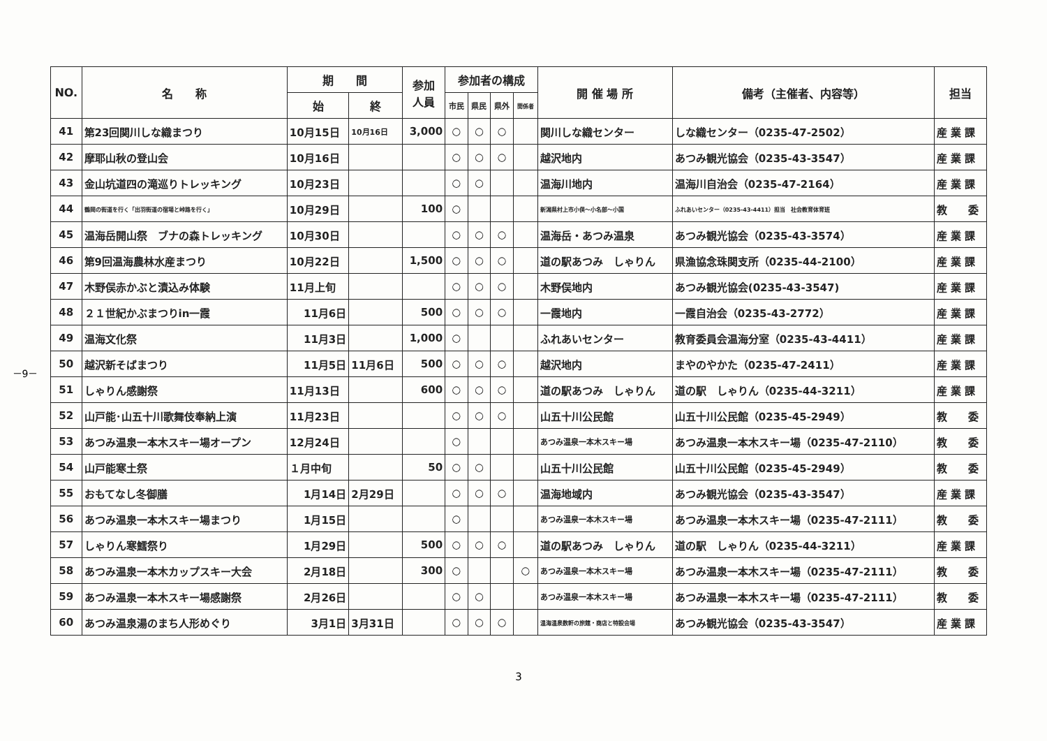－9－
| NO. | 名 称 | 期 間 | | 参加 人員 | 参加者の構成 | | | | 開 催 場 所 | 備考（主催者、内容等） | 担当 |
| --- | --- | --- | --- | --- | --- | --- | --- | --- | --- | --- | --- |
| | | 始 | 終 | | 市民 | 県民 | 県外 | 関係者 | | | |
| 41 | 第23回関川しな織まつり | 10月15日 | 10月16日 | 3,000 | ○ | ○ | ○ | | 関川しな織センター | しな織センター（0235-47-2502） | 産 業 課 |
| 42 | 摩耶山秋の登山会 | 10月16日 | | | ○ | ○ | ○ | | 越沢地内 | あつみ観光協会（0235-43-3547） | 産 業 課 |
| 43 | 金山坑道四の滝巡りトレッキング | 10月23日 | | | ○ | ○ | | | 温海川地内 | 温海川自治会（0235-47-2164） | 産 業 課 |
| 44 | 鶴岡の街道を行く「出羽街道の宿場と峠路を行く」 | 10月29日 | | 100 | ○ | | | | 新潟県村上市小俣〜小名部〜小国 | ふれあいセンター（0235-43-4411）担当 社会教育体育班 | 教 委 |
| 45 | 温海岳開山祭 ブナの森トレッキング | 10月30日 | | | ○ | ○ | ○ | | 温海岳・あつみ温泉 | あつみ観光協会（0235-43-3574） | 産 業 課 |
| 46 | 第9回温海農林水産まつり | 10月22日 | | 1,500 | ○ | ○ | ○ | | 道の駅あつみ しゃりん | 県漁協念珠関支所（0235-44-2100） | 産 業 課 |
| 47 | 木野俣赤かぶと漬込み体験 | 11月上旬 | | | ○ | ○ | ○ | | 木野俣地内 | あつみ観光協会(0235-43-3547) | 産 業 課 |
| 48 | ２１世紀かぶまつりin一霞 | 11月6日 | | 500 | ○ | ○ | ○ | | 一霞地内 | 一霞自治会（0235-43-2772） | 産 業 課 |
| 49 | 温海文化祭 | 11月3日 | | 1,000 | ○ | | | | ふれあいセンター | 教育委員会温海分室（0235-43-4411） | 産 業 課 |
| 50 | 越沢新そばまつり | 11月5日 | 11月6日 | 500 | ○ | ○ | ○ | | 越沢地内 | まやのやかた（0235-47-2411） | 産 業 課 |
| 51 | しゃりん感謝祭 | 11月13日 | | 600 | ○ | ○ | ○ | | 道の駅あつみ しゃりん | 道の駅 しゃりん（0235-44-3211） | 産 業 課 |
| 52 | 山戸能･山五十川歌舞伎奉納上演 | 11月23日 | | | ○ | ○ | ○ | | 山五十川公民館 | 山五十川公民館（0235-45-2949） | 教 委 |
| 53 | あつみ温泉一本木スキー場オープン | 12月24日 | | | ○ | | | | あつみ温泉一本木スキー場 | あつみ温泉一本木スキー場（0235-47-2110） | 教 委 |
| 54 | 山戸能寒土祭 | １月中旬 | | 50 | ○ | ○ | | | 山五十川公民館 | 山五十川公民館（0235-45-2949） | 教 委 |
| 55 | おもてなし冬御膳 | 1月14日 | 2月29日 | | ○ | ○ | ○ | | 温海地域内 | あつみ観光協会（0235-43-3547） | 産 業 課 |
| 56 | あつみ温泉一本木スキー場まつり | 1月15日 | | | ○ | | | | あつみ温泉一本木スキー場 | あつみ温泉一本木スキー場（0235-47-2111） | 教 委 |
| 57 | しゃりん寒鱈祭り | 1月29日 | | 500 | ○ | ○ | ○ | | 道の駅あつみ しゃりん | 道の駅 しゃりん（0235-44-3211） | 産 業 課 |
| 58 | あつみ温泉一本木カップスキー大会 | 2月18日 | | 300 | ○ | | | ○ | あつみ温泉一本木スキー場 | あつみ温泉一本木スキー場（0235-47-2111） | 教 委 |
| 59 | あつみ温泉一本木スキー場感謝祭 | 2月26日 | | | ○ | ○ | | | あつみ温泉一本木スキー場 | あつみ温泉一本木スキー場（0235-47-2111） | 教 委 |
| 60 | あつみ温泉湯のまち人形めぐり | 3月1日 | 3月31日 | | ○ | ○ | ○ | | 温海温泉数軒の旅館・商店と特設会場 | あつみ観光協会（0235-43-3547） | 産 業 課 |
3